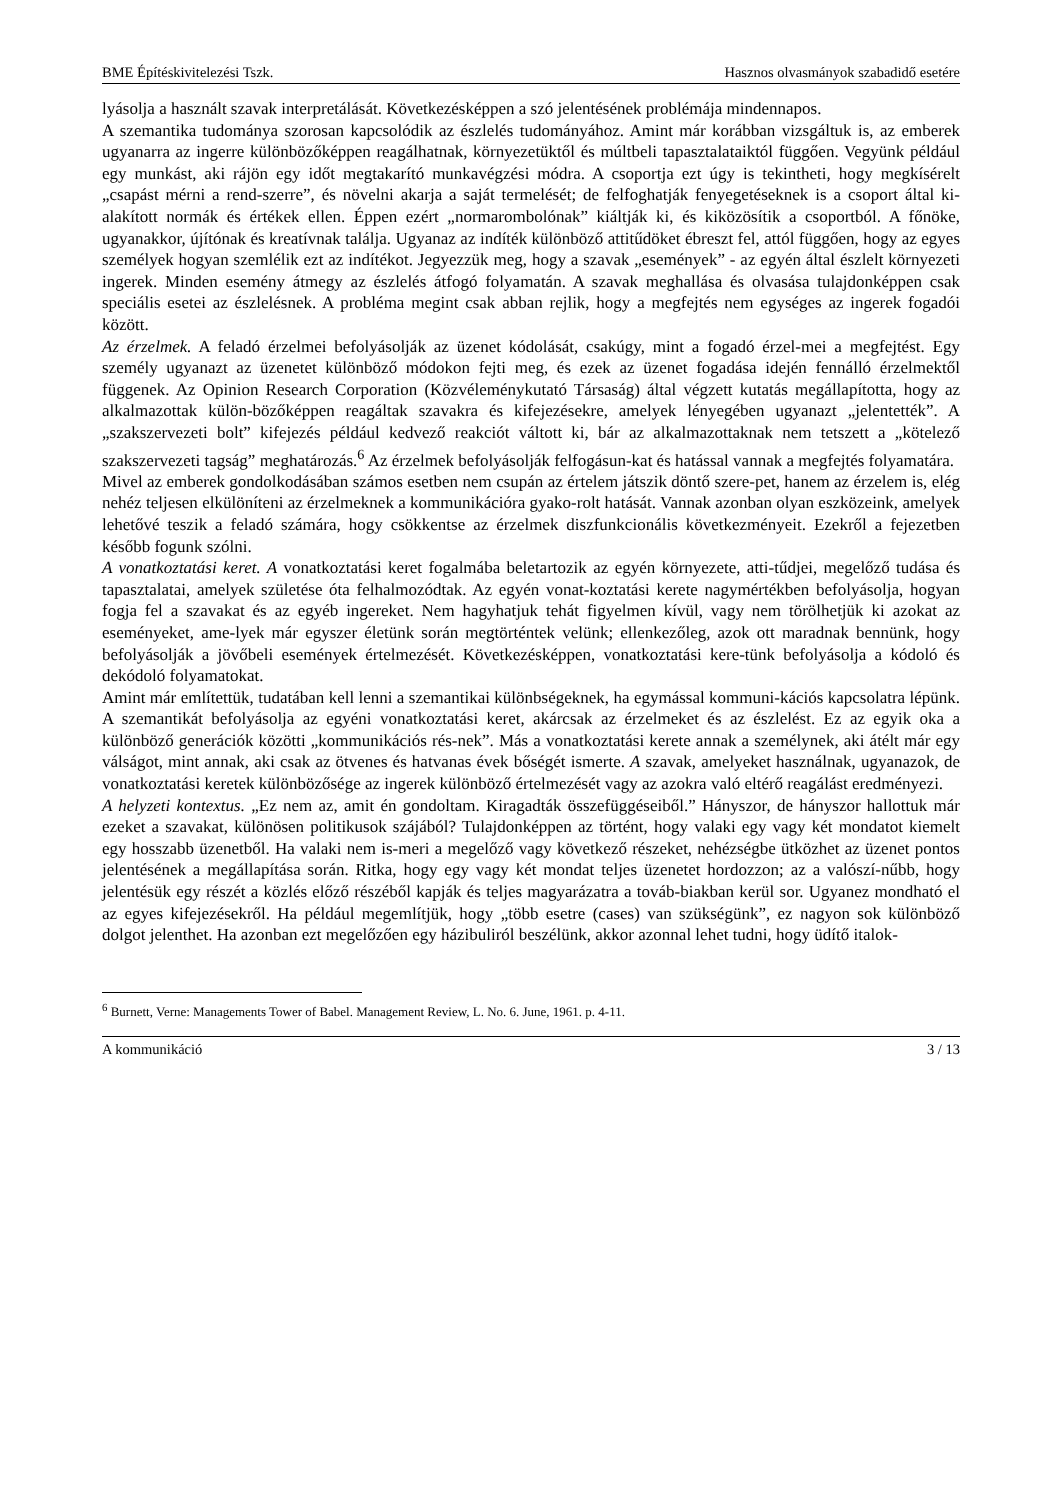BME Építéskivitelezési Tszk. Hasznos olvasmányok szabadidő esetére
lyásolja a használt szavak interpretálását. Következésképpen a szó jelentésének problémája mindennapos.
A szemantika tudománya szorosan kapcsolódik az észlelés tudományához. Amint már korábban vizsgáltuk is, az emberek ugyanarra az ingerre különbözőképpen reagálhatnak, környezetüktől és múltbeli tapasztalataiktól függően. Vegyünk például egy munkást, aki rájön egy időt megtakarító munkavégzési módra. A csoportja ezt úgy is tekintheti, hogy megkísérelt „csapást mérni a rend-szerre”, és növelni akarja a saját termelését; de felfoghatják fenyegetéseknek is a csoport által ki-alakított normák és értékek ellen. Éppen ezért „normarombolónak” kiáltják ki, és kiközösítik a csoportból. A főnöke, ugyanakkor, újítónak és kreatívnak találja. Ugyanaz az indíték különböző attitűdöket ébreszt fel, attól függően, hogy az egyes személyek hogyan szemlélik ezt az indítékot. Jegyezzük meg, hogy a szavak „események” - az egyén által észlelt környezeti ingerek. Minden esemény átmegy az észlelés átfogó folyamatán. A szavak meghallása és olvasása tulajdonképpen csak speciális esetei az észlelésnek. A probléma megint csak abban rejlik, hogy a megfejtés nem egységes az ingerek fogadói között.
Az érzelmek. A feladó érzelmei befolyásolják az üzenet kódolását, csakúgy, mint a fogadó érzel-mei a megfejtést. Egy személy ugyanazt az üzenetet különböző módokon fejti meg, és ezek az üzenet fogadása idején fennálló érzelmektől függenek. Az Opinion Research Corporation (Közvéleménykutató Társaság) által végzett kutatás megállapította, hogy az alkalmazottak külön-bözőképpen reagáltak szavakra és kifejezésekre, amelyek lényegében ugyanazt „jelentették”. A „szakszervezeti bolt” kifejezés például kedvező reakciót váltott ki, bár az alkalmazottaknak nem tetszett a „kötelező szakszervezeti tagság” meghatározás.<sup>6</sup> Az érzelmek befolyásolják felfogásun-kat és hatással vannak a megfejtés folyamatára.
Mivel az emberek gondolkodásában számos esetben nem csupán az értelem játszik döntő szere-pet, hanem az érzelem is, elég nehéz teljesen elkülöníteni az érzelmeknek a kommunikációra gyako-rolt hatását. Vannak azonban olyan eszközeink, amelyek lehetővé teszik a feladó számára, hogy csökkentse az érzelmek diszfunkcionális következményeit. Ezekről a fejezetben később fogunk szólni.
A vonatkoztatási keret. A vonatkoztatási keret fogalmába beletartozik az egyén környezete, atti-tűdjei, megelőző tudása és tapasztalatai, amelyek születése óta felhalmozódtak. Az egyén vonat-koztatási kerete nagymértékben befolyásolja, hogyan fogja fel a szavakat és az egyéb ingereket. Nem hagyhatjuk tehát figyelmen kívül, vagy nem törölhetjük ki azokat az eseményeket, ame-lyek már egyszer életünk során megtörténtek velünk; ellenkezőleg, azok ott maradnak bennünk, hogy befolyásolják a jövőbeli események értelmezését. Következésképpen, vonatkoztatási kere-tünk befolyásolja a kódoló és dekódoló folyamatokat.
Amint már említettük, tudatában kell lenni a szemantikai különbségeknek, ha egymással kommuni-kációs kapcsolatra lépünk. A szemantikát befolyásolja az egyéni vonatkoztatási keret, akárcsak az érzelmeket és az észlelést. Ez az egyik oka a különböző generációk közötti „kommunikációs rés-nek”. Más a vonatkoztatási kerete annak a személynek, aki átélt már egy válságot, mint annak, aki csak az ötvenes és hatvanas évek bőségét ismerte. A szavak, amelyeket használnak, ugyanazok, de vonatkoztatási keretek különbözősége az ingerek különböző értelmezését vagy az azokra való eltérő reagálást eredményezi.
A helyzeti kontextus. „Ez nem az, amit én gondoltam. Kiragadták összefüggéseiből.” Hányszor, de hányszor hallottuk már ezeket a szavakat, különösen politikusok szájából? Tulajdonképpen az történt, hogy valaki egy vagy két mondatot kiemelt egy hosszabb üzenetből. Ha valaki nem is-meri a megelőző vagy következő részeket, nehézségbe ütközhet az üzenet pontos jelentésének a megállapítása során. Ritka, hogy egy vagy két mondat teljes üzenetet hordozzon; az a valószí-nűbb, hogy jelentésük egy részét a közlés előző részéből kapják és teljes magyarázatra a továb-biakban kerül sor. Ugyanez mondható el az egyes kifejezésekről. Ha például megemlítjük, hogy „több esetre (cases) van szükségünk”, ez nagyon sok különböző dolgot jelenthet. Ha azonban ezt megelőzően egy házibuliról beszélünk, akkor azonnal lehet tudni, hogy üdítő italok-
<sup>6</sup> Burnett, Verne: Managements Tower of Babel. Management Review, L. No. 6. June, 1961. p. 4-11.
A kommunikáció 3 / 13